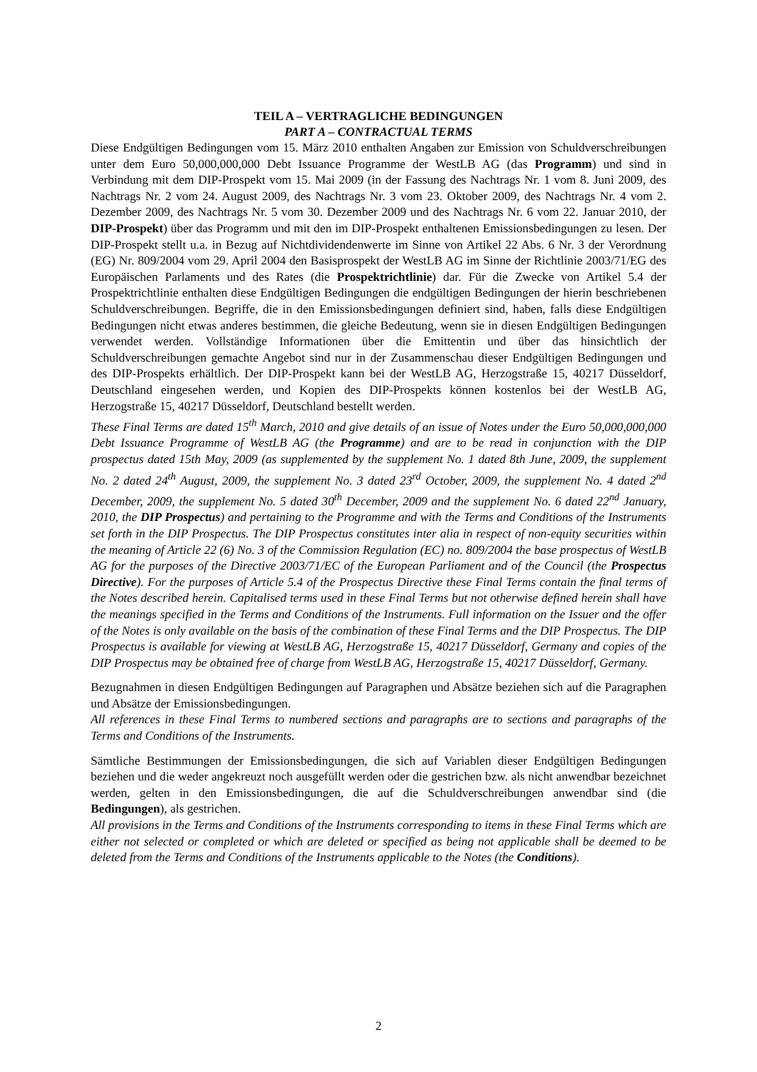TEIL A – VERTRAGLICHE BEDINGUNGEN
PART A – CONTRACTUAL TERMS
Diese Endgültigen Bedingungen vom 15. März 2010 enthalten Angaben zur Emission von Schuldverschreibungen unter dem Euro 50,000,000,000 Debt Issuance Programme der WestLB AG (das Programm) und sind in Verbindung mit dem DIP-Prospekt vom 15. Mai 2009 (in der Fassung des Nachtrags Nr. 1 vom 8. Juni 2009, des Nachtrags Nr. 2 vom 24. August 2009, des Nachtrags Nr. 3 vom 23. Oktober 2009, des Nachtrags Nr. 4 vom 2. Dezember 2009, des Nachtrags Nr. 5 vom 30. Dezember 2009 und des Nachtrags Nr. 6 vom 22. Januar 2010, der DIP-Prospekt) über das Programm und mit den im DIP-Prospekt enthaltenen Emissionsbedingungen zu lesen. Der DIP-Prospekt stellt u.a. in Bezug auf Nichtdividendenwerte im Sinne von Artikel 22 Abs. 6 Nr. 3 der Verordnung (EG) Nr. 809/2004 vom 29. April 2004 den Basisprospekt der WestLB AG im Sinne der Richtlinie 2003/71/EG des Europäischen Parlaments und des Rates (die Prospektrichtlinie) dar. Für die Zwecke von Artikel 5.4 der Prospektrichtlinie enthalten diese Endgültigen Bedingungen die endgültigen Bedingungen der hierin beschriebenen Schuldverschreibungen. Begriffe, die in den Emissionsbedingungen definiert sind, haben, falls diese Endgültigen Bedingungen nicht etwas anderes bestimmen, die gleiche Bedeutung, wenn sie in diesen Endgültigen Bedingungen verwendet werden. Vollständige Informationen über die Emittentin und über das hinsichtlich der Schuldverschreibungen gemachte Angebot sind nur in der Zusammenschau dieser Endgültigen Bedingungen und des DIP-Prospekts erhältlich. Der DIP-Prospekt kann bei der WestLB AG, Herzogstraße 15, 40217 Düsseldorf, Deutschland eingesehen werden, und Kopien des DIP-Prospekts können kostenlos bei der WestLB AG, Herzogstraße 15, 40217 Düsseldorf, Deutschland bestellt werden.
These Final Terms are dated 15<sup>th</sup> March, 2010 and give details of an issue of Notes under the Euro 50,000,000,000 Debt Issuance Programme of WestLB AG (the Programme) and are to be read in conjunction with the DIP prospectus dated 15th May, 2009 (as supplemented by the supplement No. 1 dated 8th June, 2009, the supplement No. 2 dated 24<sup>th</sup> August, 2009, the supplement No. 3 dated 23<sup>rd</sup> October, 2009, the supplement No. 4 dated 2<sup>nd</sup> December, 2009, the supplement No. 5 dated 30<sup>th</sup> December, 2009 and the supplement No. 6 dated 22<sup>nd</sup> January, 2010, the DIP Prospectus) and pertaining to the Programme and with the Terms and Conditions of the Instruments set forth in the DIP Prospectus. The DIP Prospectus constitutes inter alia in respect of non-equity securities within the meaning of Article 22 (6) No. 3 of the Commission Regulation (EC) no. 809/2004 the base prospectus of WestLB AG for the purposes of the Directive 2003/71/EC of the European Parliament and of the Council (the Prospectus Directive). For the purposes of Article 5.4 of the Prospectus Directive these Final Terms contain the final terms of the Notes described herein. Capitalised terms used in these Final Terms but not otherwise defined herein shall have the meanings specified in the Terms and Conditions of the Instruments. Full information on the Issuer and the offer of the Notes is only available on the basis of the combination of these Final Terms and the DIP Prospectus. The DIP Prospectus is available for viewing at WestLB AG, Herzogstraße 15, 40217 Düsseldorf, Germany and copies of the DIP Prospectus may be obtained free of charge from WestLB AG, Herzogstraße 15, 40217 Düsseldorf, Germany.
Bezugnahmen in diesen Endgültigen Bedingungen auf Paragraphen und Absätze beziehen sich auf die Paragraphen und Absätze der Emissionsbedingungen.
All references in these Final Terms to numbered sections and paragraphs are to sections and paragraphs of the Terms and Conditions of the Instruments.
Sämtliche Bestimmungen der Emissionsbedingungen, die sich auf Variablen dieser Endgültigen Bedingungen beziehen und die weder angekreuzt noch ausgefüllt werden oder die gestrichen bzw. als nicht anwendbar bezeichnet werden, gelten in den Emissionsbedingungen, die auf die Schuldverschreibungen anwendbar sind (die Bedingungen), als gestrichen.
All provisions in the Terms and Conditions of the Instruments corresponding to items in these Final Terms which are either not selected or completed or which are deleted or specified as being not applicable shall be deemed to be deleted from the Terms and Conditions of the Instruments applicable to the Notes (the Conditions).
2